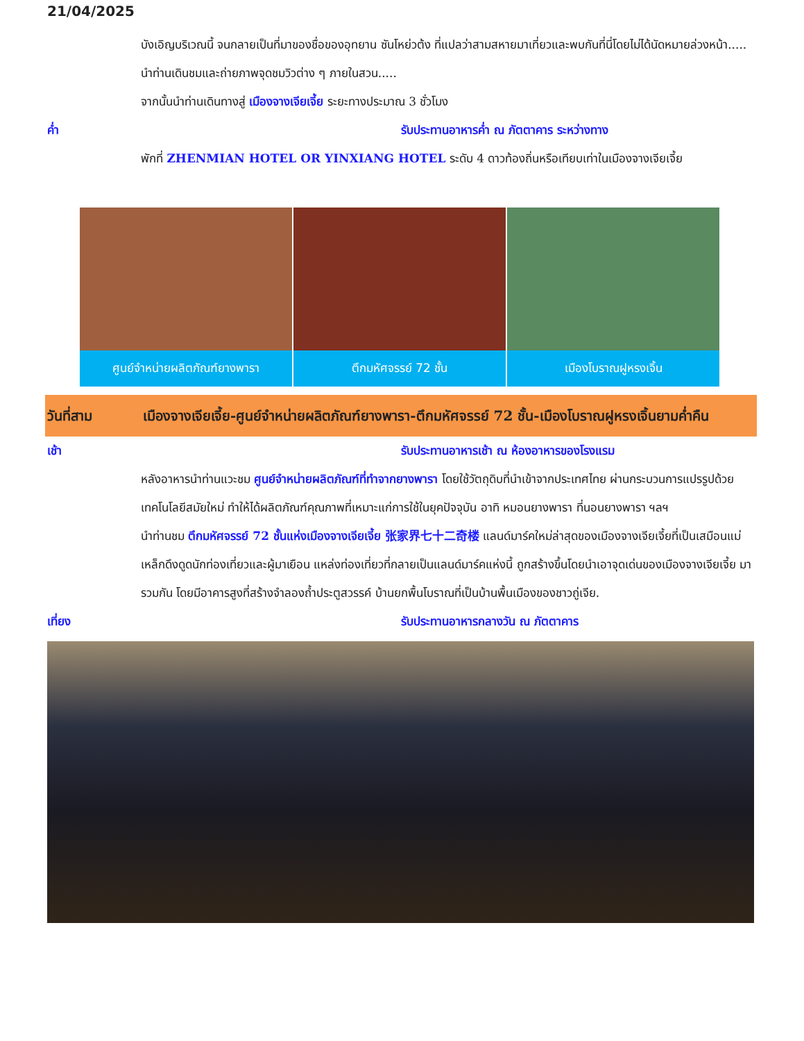21/04/2025
บังเอิญบริเวณนี้ จนกลายเป็นที่มาของชื่อของอุทยาน ซันโหย่วต้ง ที่แปลว่าสามสหายมาเที่ยวและพบกันที่นี่โดยไม่ได้นัดหมายล่วงหน้า..... นำท่านเดินชมและถ่ายภาพจุดชมวิวต่าง ๆ ภายในสวน.....
จากนั้นนำท่านเดินทางสู่ เมืองจางเจียเจี้ย ระยะทางประมาณ 3 ชั่วโมง
ค่ำ รับประทานอาหารค่ำ ณ ภัตตาคาร ระหว่างทาง
พักที่ ZHENMIAN HOTEL OR YINXIANG HOTEL ระดับ 4 ดาวท้องถิ่นหรือเทียบเท่าในเมืองจางเจียเจี้ย
ศูนย์จำหน่ายผลิตภัณฑ์ยางพารา ตึกมหัศจรรย์ 72 ชั้น เมืองโบราณฝูหรงเจิ้น
วันที่สาม เมืองจางเจียเจี้ย-ศูนย์จำหน่ายผลิตภัณฑ์ยางพารา-ตึกมหัศจรรย์ 72 ชั้น-เมืองโบราณฝูหรงเจิ้นยามค่ำคืน
เช้า รับประทานอาหารเช้า ณ ห้องอาหารของโรงแรม
หลังอาหารนำท่านแวะชม ศูนย์จำหน่ายผลิตภัณฑ์ที่ทำจากยางพารา โดยใช้วัตถุดิบที่นำเข้าจากประเทศไทย ผ่านกระบวนการแปรรูปด้วยเทคโนโลยีสมัยใหม่ ทำให้ได้ผลิตภัณฑ์คุณภาพที่เหมาะแก่การใช้ในยุคปัจจุบัน อาทิ หมอนยางพารา ที่นอนยางพารา ฯลฯ
นำท่านชม ตึกมหัศจรรย์ 72 ชั้นแห่งเมืองจางเจียเจี้ย 张家界七十二奇楼 แลนด์มาร์คใหม่ล่าสุดของเมืองจางเจียเจี้ยที่เป็นเสมือนแม่เหล็กดึงดูดนักท่องเที่ยวและผู้มาเยือน แหล่งท่องเที่ยวที่กลายเป็นแลนด์มาร์คแห่งนี้ ถูกสร้างขึ้นโดยนำเอาจุดเด่นของเมืองจางเจียเจี้ย มารวมกัน โดยมีอาคารสูงที่สร้างจำลองถ้ำประตูสวรรค์ บ้านยกพื้นโบราณที่เป็นบ้านพื้นเมืองของชาวถู่เจีย.
เที่ยง รับประทานอาหารกลางวัน ณ ภัตตาคาร